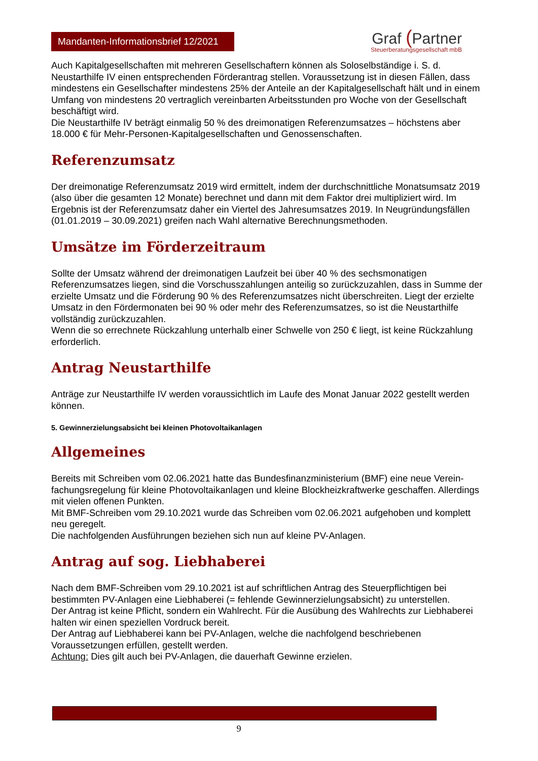Mandanten-Informationsbrief 12/2021
Graf (Partner
Steuerberatungsgesellschaft mbB
Auch Kapitalgesellschaften mit mehreren Gesellschaftern können als Soloselbständige i. S. d. Neustarthilfe IV einen entsprechenden Förderantrag stellen. Voraussetzung ist in diesen Fällen, dass mindestens ein Gesellschafter mindestens 25% der Anteile an der Kapitalgesellschaft hält und in einem Umfang von mindestens 20 vertraglich vereinbarten Arbeitsstunden pro Woche von der Gesellschaft beschäftigt wird.
Die Neustarthilfe IV beträgt einmalig 50 % des dreimonatigen Referenzumsatzes – höchstens aber 18.000 € für Mehr-Personen-Kapitalgesellschaften und Genossenschaften.
Referenzumsatz
Der dreimonatige Referenzumsatz 2019 wird ermittelt, indem der durchschnittliche Monatsumsatz 2019 (also über die gesamten 12 Monate) berechnet und dann mit dem Faktor drei multipliziert wird. Im Ergebnis ist der Referenzumsatz daher ein Viertel des Jahresumsatzes 2019. In Neugründungsfällen (01.01.2019 – 30.09.2021) greifen nach Wahl alternative Berechnungsmethoden.
Umsätze im Förderzeitraum
Sollte der Umsatz während der dreimonatigen Laufzeit bei über 40 % des sechsmonatigen Referenzumsatzes liegen, sind die Vorschusszahlungen anteilig so zurückzuzahlen, dass in Summe der erzielte Umsatz und die Förderung 90 % des Referenzumsatzes nicht überschreiten. Liegt der erzielte Umsatz in den Fördermonaten bei 90 % oder mehr des Referenzumsatzes, so ist die Neustarthilfe vollständig zurückzuzahlen.
Wenn die so errechnete Rückzahlung unterhalb einer Schwelle von 250 € liegt, ist keine Rückzahlung erforderlich.
Antrag Neustarthilfe
Anträge zur Neustarthilfe IV werden voraussichtlich im Laufe des Monat Januar 2022 gestellt werden können.
5. Gewinnerzielungsabsicht bei kleinen Photovoltaikanlagen
Allgemeines
Bereits mit Schreiben vom 02.06.2021 hatte das Bundesfinanzministerium (BMF) eine neue Verein-fachungsregelung für kleine Photovoltaikanlagen und kleine Blockheizkraftwerke geschaffen. Allerdings mit vielen offenen Punkten.
Mit BMF-Schreiben vom 29.10.2021 wurde das Schreiben vom 02.06.2021 aufgehoben und komplett neu geregelt.
Die nachfolgenden Ausführungen beziehen sich nun auf kleine PV-Anlagen.
Antrag auf sog. Liebhaberei
Nach dem BMF-Schreiben vom 29.10.2021 ist auf schriftlichen Antrag des Steuerpflichtigen bei bestimmten PV-Anlagen eine Liebhaberei (= fehlende Gewinnerzielungsabsicht) zu unterstellen.
Der Antrag ist keine Pflicht, sondern ein Wahlrecht. Für die Ausübung des Wahlrechts zur Liebhaberei halten wir einen speziellen Vordruck bereit.
Der Antrag auf Liebhaberei kann bei PV-Anlagen, welche die nachfolgend beschriebenen Voraussetzungen erfüllen, gestellt werden.
Achtung: Dies gilt auch bei PV-Anlagen, die dauerhaft Gewinne erzielen.
9